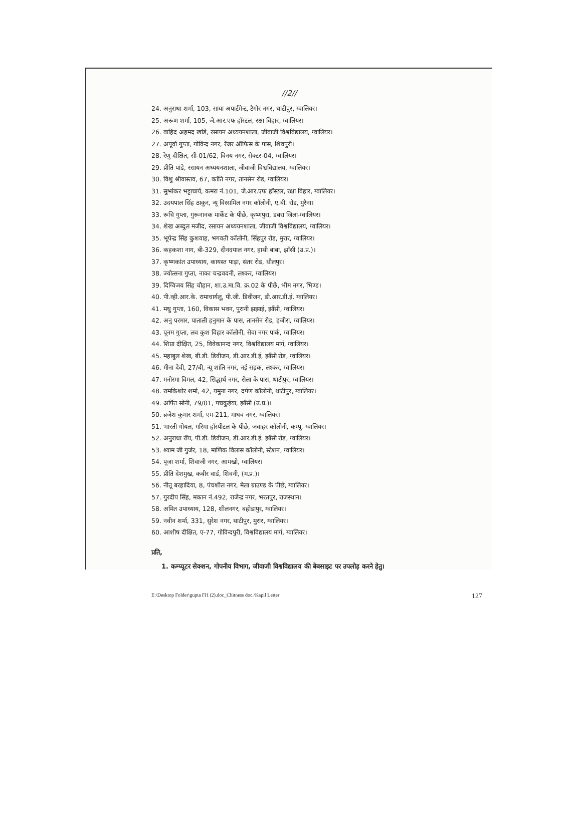//2//
24. अनुराधा शर्मा, 103, साया अपार्टमेन्ट, टैगोर नगर, थाटीपुर, ग्वालियर।
25. अरूण शर्मा, 105, जे.आर.एफ हॉस्टल, रक्षा विहार, ग्वालियर।
26. वाहिद अहमद खांडे, रसायन अध्ययनशाला, जीवाजी विश्वविद्यालय, ग्वालियर।
27. अपूर्वा गुप्ता, गोविन्द नगर, रेंजर ऑफिस के पास, शिवपुरी।
28. रेणु दीक्षित, सी-01/62, विनय नगर, सेक्टर-04, ग्वालियर।
29. प्रीति पांडे, रसायन अध्ययनशाला, जीवाजी विश्वविद्यालय, ग्वालियर।
30. विशु श्रीवास्तव, 67, कांति नगर, तानसेन रोड, ग्वालियर।
31. सुभांकर भट्टाचार्य, कमरा नं.101, जे.आर.एफ हॉस्टल, रक्षा विहार, ग्वालियर।
32. उदयपाल सिंह ठाकुर, न्यू विस्समिल नगर कॉलोनी, ए.बी. रोड, मुरैना।
33. रूचि गुप्ता, गुरूनानक मार्केट के पीछे, कृष्णपुरा, डबरा जिला-ग्वालियर।
34. शेख अब्दुल मजीद, रसायन अध्ययनशाला, जीवाजी विश्वविद्यालय, ग्वालियर।
35. भूपेन्द्र सिंह कुशवाह, भगवती कॉलोनी, सिंहपुर रोड, मुरार, ग्वालियर।
36. कहकशा नाग, बी-329, दीनदयाल नगर, हाथी बाबा, झाँसी (उ.प्र.)।
37. कृष्णकांत उपाध्याय, कायस्त पाड़ा, संतर रोड, धौलपुर।
38. ज्योत्सना गुप्ता, नाका चन्द्रवदनी, लश्कर, ग्वालियर।
39. दिग्विजय सिंह चौहान, शा.उ.मा.वि. क्र.02 के पीछे, भीम नगर, भिण्ड।
40. पी.व्ही.आर.के. रामाचार्यलू, पी.जी. डिवीजन, डी.आर.डी.ई. ग्वालियर।
41. मधु गुप्ता, 160, विकास भवन, पुरानी झझाई, झाँसी, ग्वालियर।
42. अनु परमार, पाताली हनुमान के पास, तानसेन रोड, हजीरा, ग्वालियर।
43. पूनम गुप्ता, लव कुश विहार कॉलोनी, सेवा नगर पार्क, ग्वालियर।
44. शिप्रा दीक्षित, 25, विवेकानन्द नगर, विश्वविद्यालय मार्ग, ग्वालियर।
45. महाबुल शेख, बी.डी. डिवीजन, डी.आर.डी.ई, झाँसी रोड, ग्वालियर।
46. मीना देवी, 27/बी, न्यू शांति नगर, नई सड़क, लश्कर, ग्वालियर।
47. मनोरमा विमल, 42, सिद्धार्थ नगर, सेला के पास, थाटीपुर, ग्वालियर।
48. रामकिशोर शर्मा, 42, यमुना नगर, दर्पण कॉलोनी, थाटीपुर, ग्वालियर।
49. अर्पित सोनी, 79/01, पचकुईया, झाँसी (उ.प्र.)।
50. ब्रजेश कुमार शर्मा, एम-211, माधव नगर, ग्वालियर।
51. भारती गोयल, गरिमा हॉस्पीटल के पीछे, जवाहर कॉलोनी, कम्पू, ग्वालियर।
52. अनुराधा रॉय, पी.डी. डिवीजन, डी.आर.डी.ई. झाँसी रोड, ग्वालियर।
53. श्याम जी गुर्जर, 18, माणिक विलास कॉलोनी, स्टेशन, ग्वालियर।
54. पूजा शर्मा, शिवाजी नगर, आमखो, ग्वालियर।
55. प्रीति देशमुख, कबीर वार्ड, शिवनी, (म.प्र.)।
56. नीतू बरहादिया, 8, पंचशील नगर, मेला ग्राउण्ड के पीछे, ग्वालियर।
57. गुरदीप सिंह, मकान नं.492, राजेन्द्र नगर, भरतपुर, राजस्थान।
58. अमित उपाध्याय, 128, शीलनगर, बहोडापुर, ग्वालियर।
59. नवीन शर्मा, 331, सुरेश नगर, थाटीपुर, मुरार, ग्वालियर।
60. आशीष दीक्षित, ए-77, गोविन्दपुरी, विश्वविद्यालय मार्ग, ग्वालियर।
प्रति,
1. कम्प्यूटर सेक्शन, गोपनीय विभाग, जीवाजी विश्वविद्यालय की बेबसाइट पर उपलोड़ करने हेतु।
E:\Desktop Folder\gupta FH (2).doc_Chitness doc./Kapil Letter 127